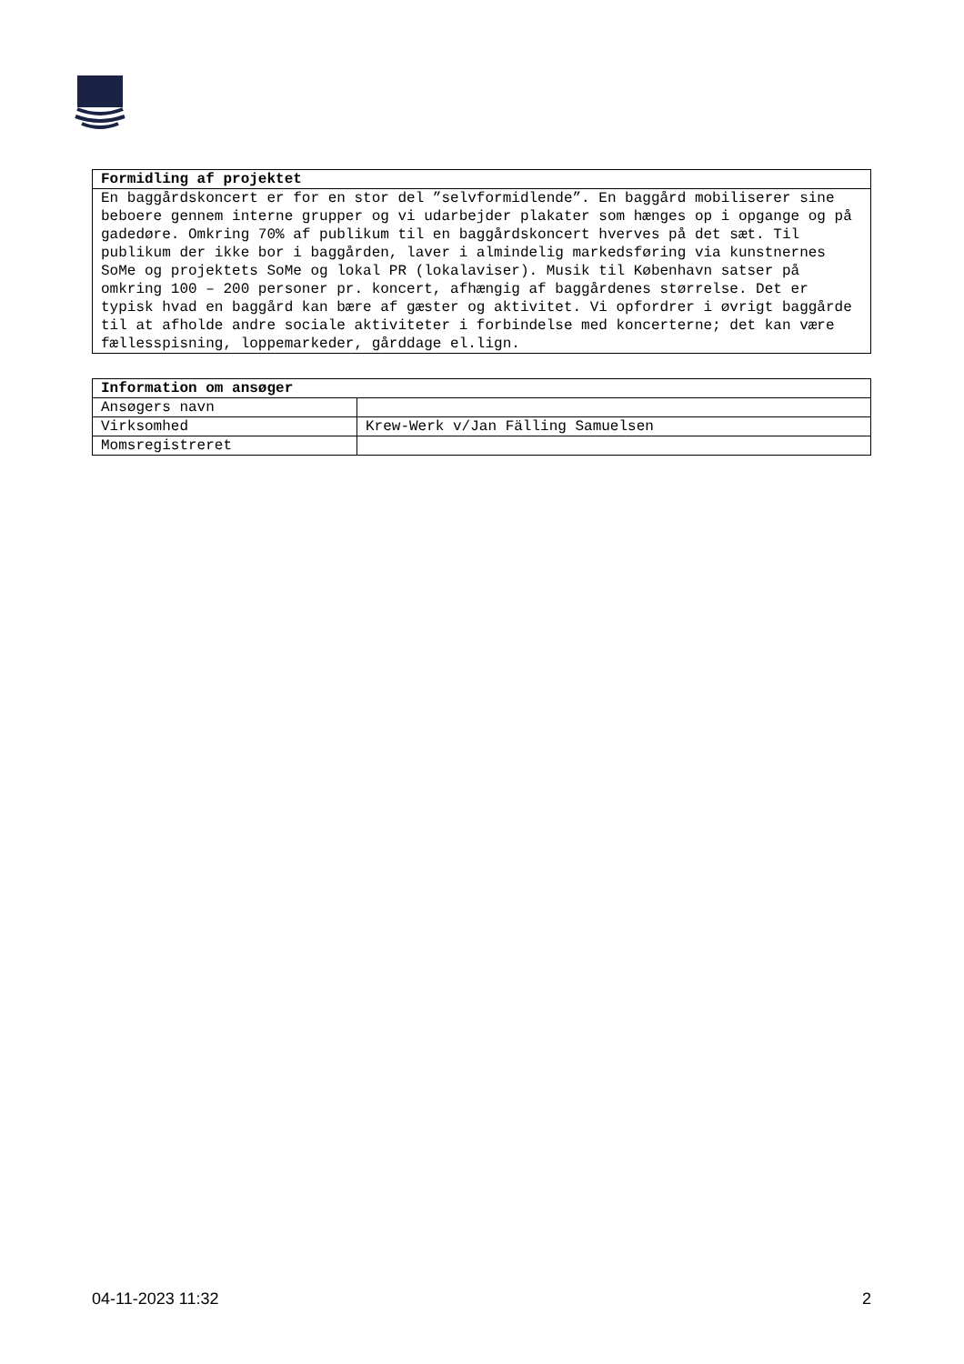| Formidling af projektet |
| --- |
| En baggårdskoncert er for en stor del ”selvformidlende”. En baggård mobiliserer sine beboere gennem interne grupper og vi udarbejder plakater som hænges op i opgange og på gadedøre. Omkring 70% af publikum til en baggårdskoncert hverves på det sæt. Til publikum der ikke bor i baggården, laver i almindelig markedsføring via kunstnernes SoMe og projektets SoMe og lokal PR (lokalaviser). Musik til København satser på omkring 100 – 200 personer pr. koncert, afhængig af baggårdenes størrelse. Det er typisk hvad en baggård kan bære af gæster og aktivitet. Vi opfordrer i øvrigt baggårde til at afholde andre sociale aktiviteter i forbindelse med koncerterne; det kan være fællesspisning, loppemarkeder, gårddage el.lign. |
| Information om ansøger | |
| --- | --- |
| Ansøgers navn | |
| Virksomhed | Krew-Werk v/Jan Fälling Samuelsen |
| Momsregistreret | |
04-11-2023 11:32 2